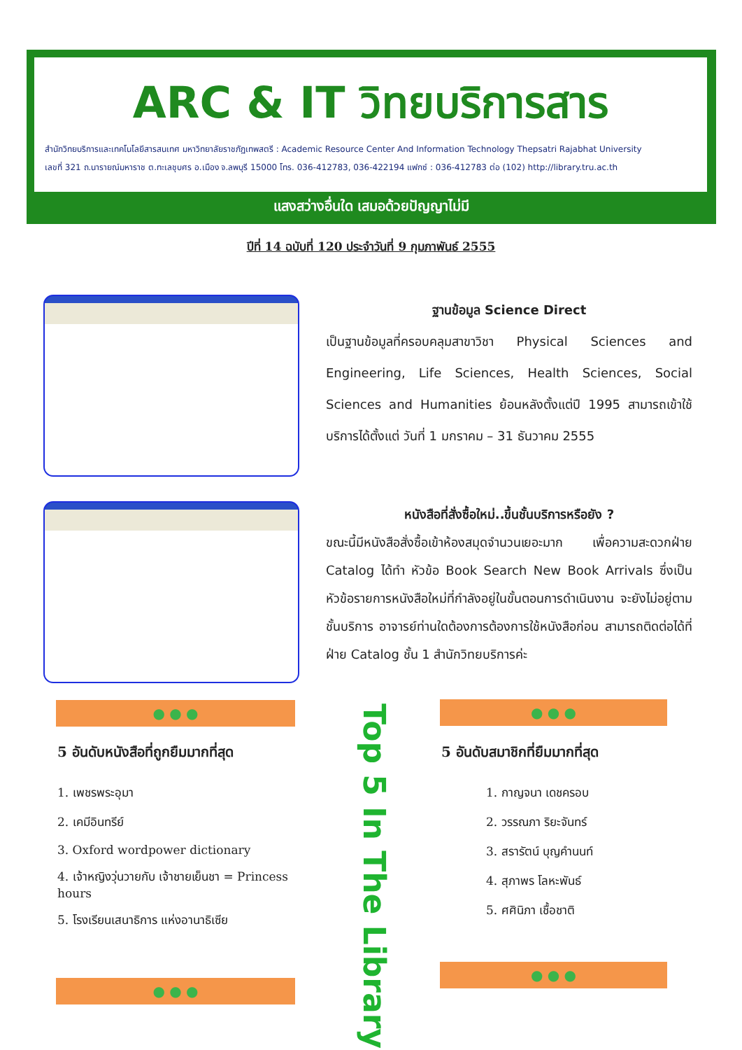ARC & IT วิทยบริการสาร
สำนักวิทยบริการและเทคโนโลยีสารสนเทศ มหาวิทยาลัยราชภัฏเทพสตรี : Academic Resource Center And Information Technology Thepsatri Rajabhat University
เลขที่ 321 ถ.นารายณ์มหาราช ต.ทะเลชุบศร อ.เมือง จ.ลพบุรี 15000 โทร. 036-412783, 036-422194 แฟกซ์ : 036-412783 ต่อ (102) http://library.tru.ac.th
แสงสว่างอื่นใด เสมอด้วยปัญญาไม่มี
ปีที่ 14 ฉบับที่ 120 ประจำวันที่ 9 กุมภาพันธ์ 2555
ฐานข้อมูล Science Direct
เป็นฐานข้อมูลที่ครอบคลุมสาขาวิชา Physical Sciences and Engineering, Life Sciences, Health Sciences, Social Sciences and Humanities ย้อนหลังตั้งแต่ปี 1995 สามารถเข้าใช้บริการได้ตั้งแต่ วันที่ 1 มกราคม – 31 ธันวาคม 2555
หนังสือที่สั่งซื้อใหม่..ขึ้นชั้นบริการหรือยัง ?
ขณะนี้มีหนังสือสั่งซื้อเข้าห้องสมุดจำนวนเยอะมาก เพื่อความสะดวกฝ่าย Catalog ได้ทำ หัวข้อ Book Search New Book Arrivals ซึ่งเป็นหัวข้อรายการหนังสือใหม่ที่กำลังอยู่ในขั้นตอนการดำเนินงาน จะยังไม่อยู่ตามชั้นบริการ อาจารย์ท่านใดต้องการต้องการใช้หนังสือก่อน สามารถติดต่อได้ที่ฝ่าย Catalog ชั้น 1 สำนักวิทยบริการค่ะ
● ● ● ● ● ●
5 อันดับหนังสือที่ถูกยืมมากที่สุด
1. เพชรพระอุมา
2. เคมีอินทรีย์
3. Oxford wordpower dictionary
4. เจ้าหญิงวุ่นวายกับ เจ้าชายเย็นชา = Princess hours
5. โรงเรียนเสนาธิการ แห่งอานาธิเซีย
Top 5 In The Library
5 อันดับสมาชิกที่ยืมมากที่สุด
1. กาญจนา เดชครอบ
2. วรรณภา ริยะจันทร์
3. สรารัตน์ บุญคำนนท์
4. สุภาพร โลหะพันธ์
5. ศศินิภา เชื้อชาติ
● ● ●
● ● ●